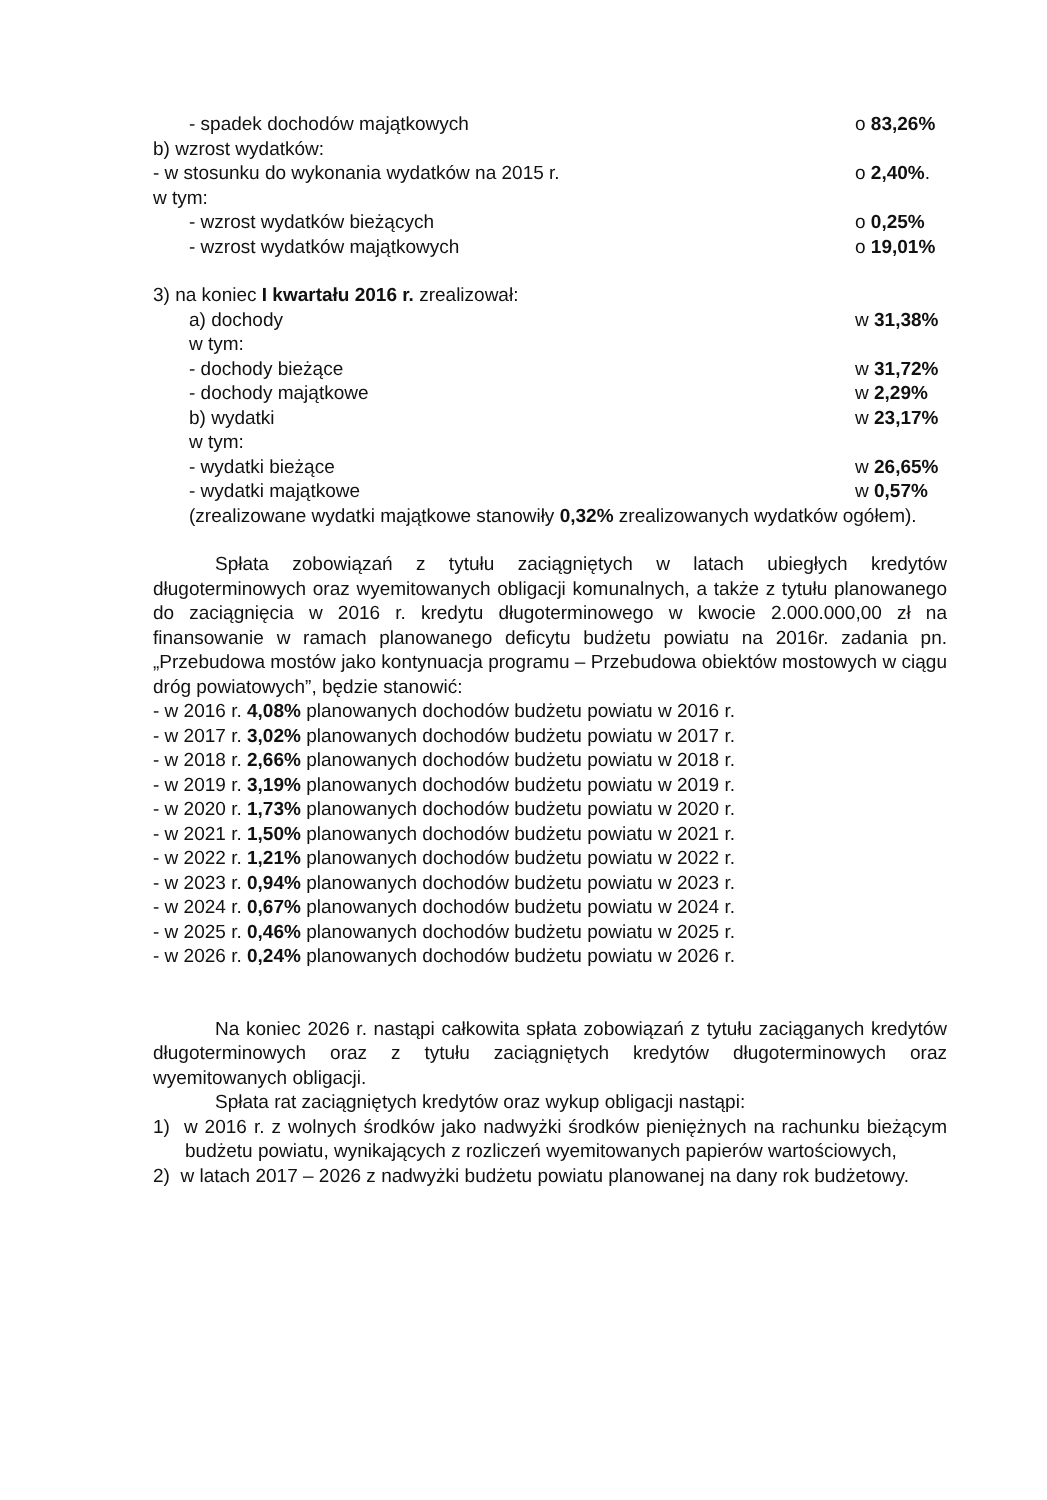- spadek dochodów majątkowych o 83,26%
b) wzrost wydatków:
- w stosunku do wykonania wydatków na 2015 r. o 2,40%.
w tym:
- wzrost wydatków bieżących o 0,25%
- wzrost wydatków majątkowych o 19,01%
3) na koniec I kwartału 2016 r. zrealizował:
a) dochody w 31,38%
w tym:
- dochody bieżące w 31,72%
- dochody majątkowe w 2,29%
b) wydatki w 23,17%
w tym:
- wydatki bieżące w 26,65%
- wydatki majątkowe w 0,57%
(zrealizowane wydatki majątkowe stanowiły 0,32% zrealizowanych wydatków ogółem).
Spłata zobowiązań z tytułu zaciągniętych w latach ubiegłych kredytów długoterminowych oraz wyemitowanych obligacji komunalnych, a także z tytułu planowanego do zaciągnięcia w 2016 r. kredytu długoterminowego w kwocie 2.000.000,00 zł na finansowanie w ramach planowanego deficytu budżetu powiatu na 2016r. zadania pn. „Przebudowa mostów jako kontynuacja programu – Przebudowa obiektów mostowych w ciągu dróg powiatowych”, będzie stanowić:
- w 2016 r. 4,08% planowanych dochodów budżetu powiatu w 2016 r.
- w 2017 r. 3,02% planowanych dochodów budżetu powiatu w 2017 r.
- w 2018 r. 2,66% planowanych dochodów budżetu powiatu w 2018 r.
- w 2019 r. 3,19% planowanych dochodów budżetu powiatu w 2019 r.
- w 2020 r. 1,73% planowanych dochodów budżetu powiatu w 2020 r.
- w 2021 r. 1,50% planowanych dochodów budżetu powiatu w 2021 r.
- w 2022 r. 1,21% planowanych dochodów budżetu powiatu w 2022 r.
- w 2023 r. 0,94% planowanych dochodów budżetu powiatu w 2023 r.
- w 2024 r. 0,67% planowanych dochodów budżetu powiatu w 2024 r.
- w 2025 r. 0,46% planowanych dochodów budżetu powiatu w 2025 r.
- w 2026 r. 0,24% planowanych dochodów budżetu powiatu w 2026 r.
Na koniec 2026 r. nastąpi całkowita spłata zobowiązań z tytułu zaciąganych kredytów długoterminowych oraz z tytułu zaciągniętych kredytów długoterminowych oraz wyemitowanych obligacji.
Spłata rat zaciągniętych kredytów oraz wykup obligacji nastąpi:
1) w 2016 r. z wolnych środków jako nadwyżki środków pieniężnych na rachunku bieżącym budżetu powiatu, wynikających z rozliczeń wyemitowanych papierów wartościowych,
2) w latach 2017 – 2026 z nadwyżki budżetu powiatu planowanej na dany rok budżetowy.